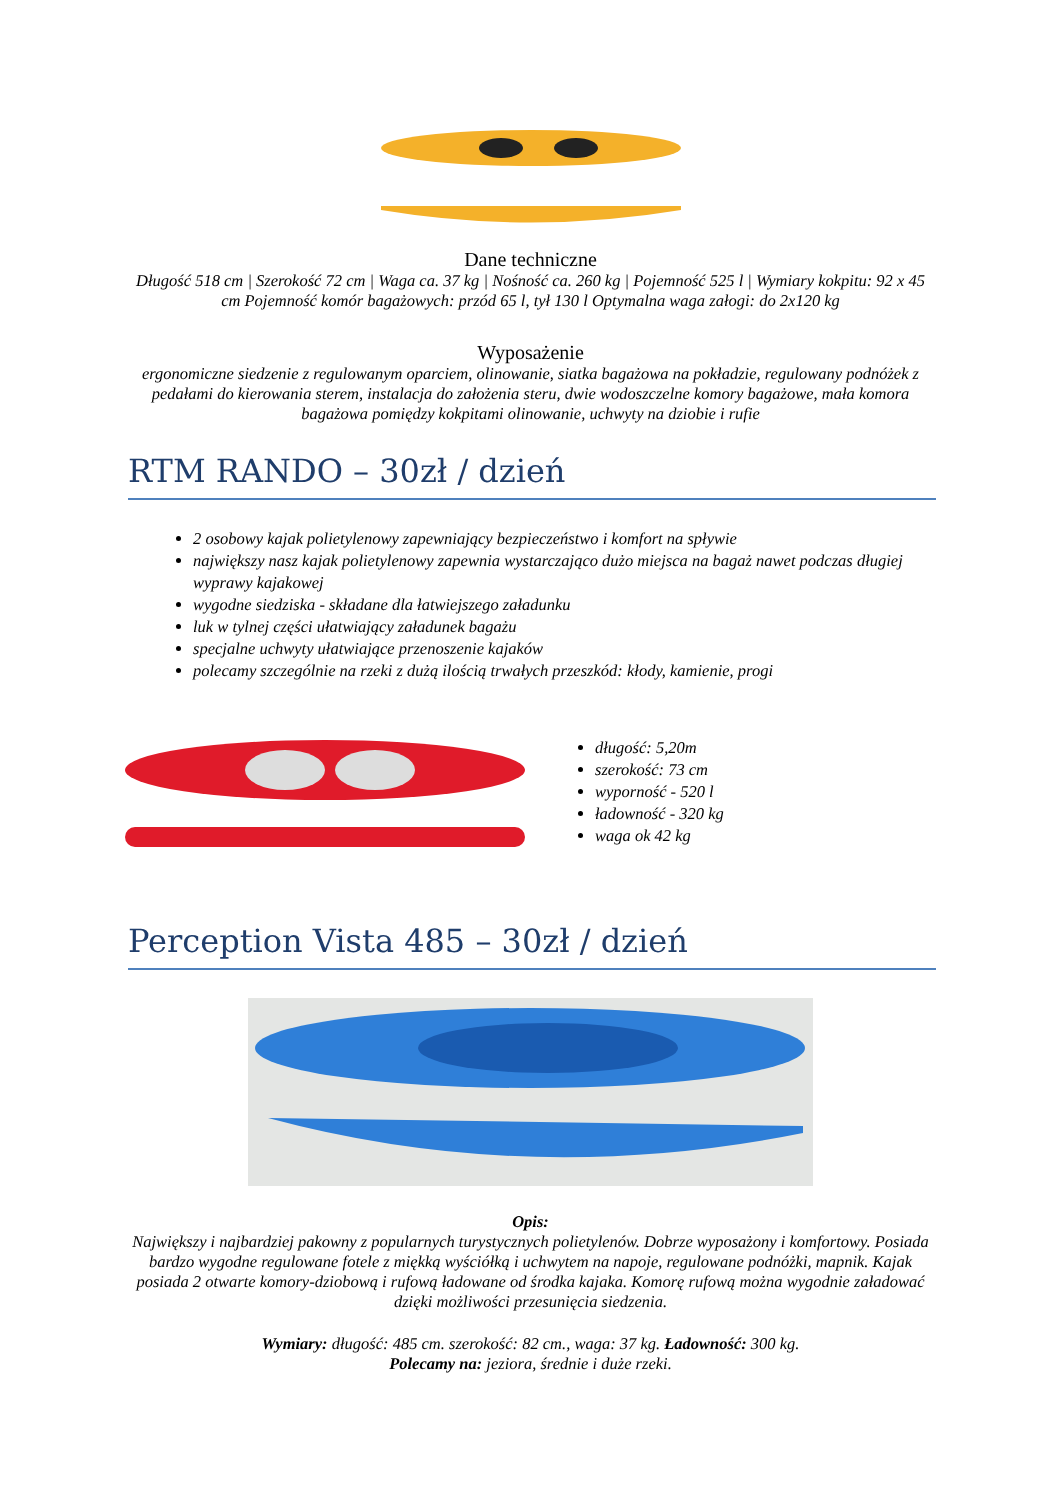Dane techniczne
Długość 518 cm | Szerokość 72 cm | Waga ca. 37 kg | Nośność ca. 260 kg | Pojemność 525 l | Wymiary kokpitu: 92 x 45 cm Pojemność komór bagażowych: przód 65 l, tył 130 l Optymalna waga załogi: do 2x120 kg
Wyposażenie
ergonomiczne siedzenie z regulowanym oparciem, olinowanie, siatka bagażowa na pokładzie, regulowany podnóżek z pedałami do kierowania sterem, instalacja do założenia steru, dwie wodoszczelne komory bagażowe, mała komora bagażowa pomiędzy kokpitami olinowanie, uchwyty na dziobie i rufie
RTM RANDO – 30zł / dzień
2 osobowy kajak polietylenowy zapewniający bezpieczeństwo i komfort na spływie
największy nasz kajak polietylenowy zapewnia wystarczająco dużo miejsca na bagaż nawet podczas długiej wyprawy kajakowej
wygodne siedziska - składane dla łatwiejszego załadunku
luk w tylnej części ułatwiający załadunek bagażu
specjalne uchwyty ułatwiające przenoszenie kajaków
polecamy szczególnie na rzeki z dużą ilością trwałych przeszkód: kłody, kamienie, progi
długość: 5,20m
szerokość: 73 cm
wyporność - 520 l
ładowność - 320 kg
waga ok 42 kg
Perception Vista 485 – 30zł / dzień
Opis:
Największy i najbardziej pakowny z popularnych turystycznych polietylenów. Dobrze wyposażony i komfortowy. Posiada bardzo wygodne regulowane fotele z miękką wyściółką i uchwytem na napoje, regulowane podnóżki, mapnik. Kajak posiada 2 otwarte komory-dziobową i rufową ładowane od środka kajaka. Komorę rufową można wygodnie załadować dzięki możliwości przesunięcia siedzenia.
Wymiary: długość: 485 cm. szerokość: 82 cm., waga: 37 kg. Ładowność: 300 kg.
Polecamy na: jeziora, średnie i duże rzeki.